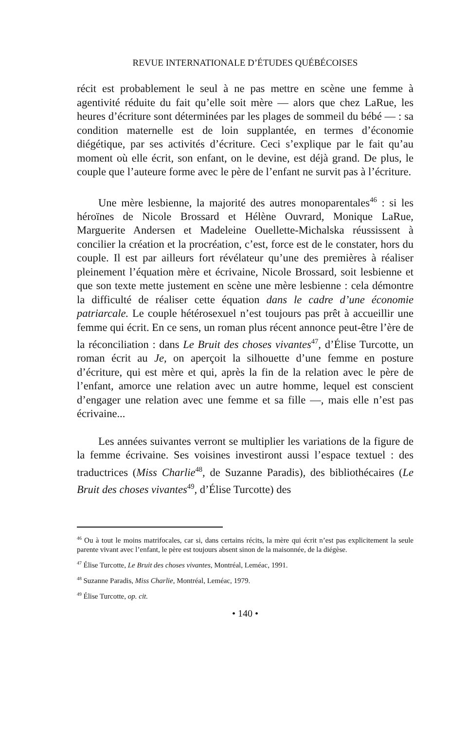REVUE INTERNATIONALE D’ÉTUDES QUÉBÉCOISES
récit est probablement le seul à ne pas mettre en scène une femme à agentivité réduite du fait qu’elle soit mère — alors que chez LaRue, les heures d’écriture sont déterminées par les plages de sommeil du bébé — : sa condition maternelle est de loin supplantée, en termes d’économie diégétique, par ses activités d’écriture. Ceci s’explique par le fait qu’au moment où elle écrit, son enfant, on le devine, est déjà grand. De plus, le couple que l’auteure forme avec le père de l’enfant ne survit pas à l’écriture.
Une mère lesbienne, la majorité des autres monoparentales<sup>46</sup> : si les héroïnes de Nicole Brossard et Hélène Ouvrard, Monique LaRue, Marguerite Andersen et Madeleine Ouellette-Michalska réussissent à concilier la création et la procréation, c’est, force est de le constater, hors du couple. Il est par ailleurs fort révélateur qu’une des premières à réaliser pleinement l’équation mère et écrivaine, Nicole Brossard, soit lesbienne et que son texte mette justement en scène une mère lesbienne : cela démontre la difficulté de réaliser cette équation dans le cadre d’une économie patriarcale. Le couple hétérosexuel n’est toujours pas prêt à accueillir une femme qui écrit. En ce sens, un roman plus récent annonce peut-être l’ère de la réconciliation : dans Le Bruit des choses vivantes<sup>47</sup>, d’Élise Turcotte, un roman écrit au Je, on aperçoit la silhouette d’une femme en posture d’écriture, qui est mère et qui, après la fin de la relation avec le père de l’enfant, amorce une relation avec un autre homme, lequel est conscient d’engager une relation avec une femme et sa fille —, mais elle n’est pas écrivaine...
Les années suivantes verront se multiplier les variations de la figure de la femme écrivaine. Ses voisines investiront aussi l’espace textuel : des traductrices (Miss Charlie<sup>48</sup>, de Suzanne Paradis), des bibliothécaires (Le Bruit des choses vivantes<sup>49</sup>, d’Élise Turcotte) des
<sup>46</sup> Ou à tout le moins matrifocales, car si, dans certains récits, la mère qui écrit n’est pas explicitement la seule parente vivant avec l’enfant, le père est toujours absent sinon de la maisonnée, de la diégèse.
<sup>47</sup> Élise Turcotte, Le Bruit des choses vivantes, Montréal, Leméac, 1991.
<sup>48</sup> Suzanne Paradis, Miss Charlie, Montréal, Leméac, 1979.
<sup>49</sup> Élise Turcotte, op. cit.
• 140 •